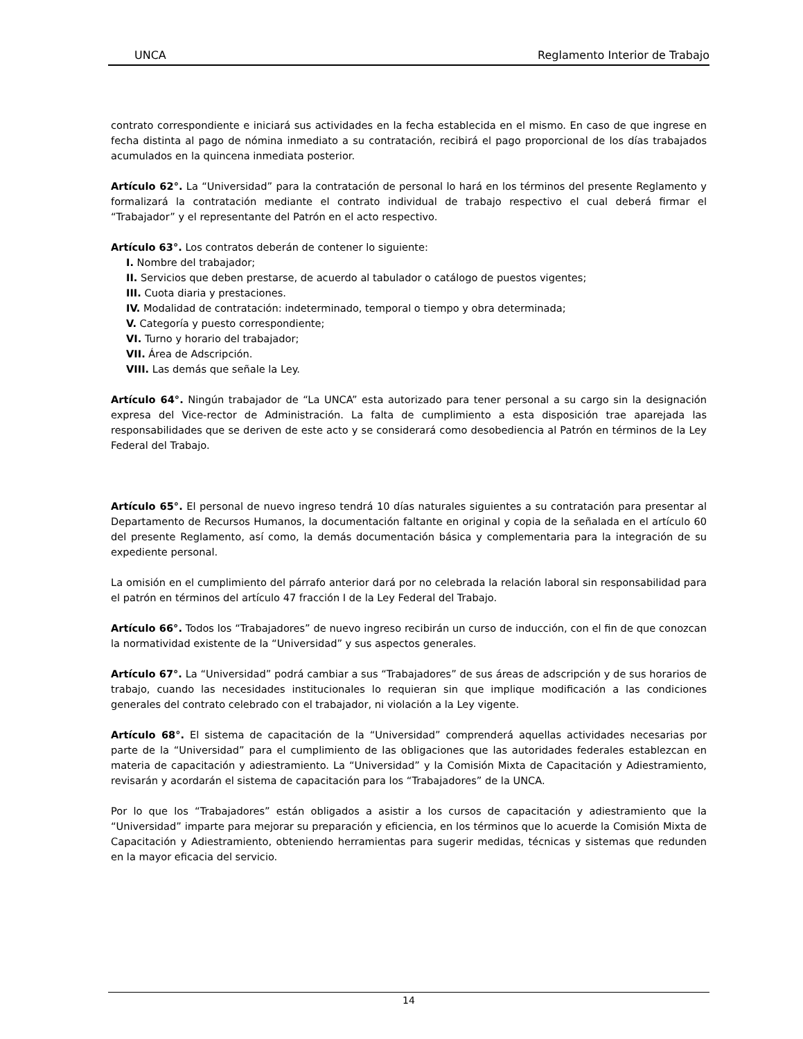UNCA Reglamento Interior de Trabajo
contrato correspondiente e iniciará sus actividades en la fecha establecida en el mismo. En caso de que ingrese en fecha distinta al pago de nómina inmediato a su contratación, recibirá el pago proporcional de los días trabajados acumulados en la quincena inmediata posterior.
Artículo 62°. La “Universidad” para la contratación de personal lo hará en los términos del presente Reglamento y formalizará la contratación mediante el contrato individual de trabajo respectivo el cual deberá firmar el “Trabajador” y el representante del Patrón en el acto respectivo.
Artículo 63°. Los contratos deberán de contener lo siguiente:
I. Nombre del trabajador;
II. Servicios que deben prestarse, de acuerdo al tabulador o catálogo de puestos vigentes;
III. Cuota diaria y prestaciones.
IV. Modalidad de contratación: indeterminado, temporal o tiempo y obra determinada;
V. Categoría y puesto correspondiente;
VI. Turno y horario del trabajador;
VII. Área de Adscripción.
VIII. Las demás que señale la Ley.
Artículo 64°. Ningún trabajador de “La UNCA” esta autorizado para tener personal a su cargo sin la designación expresa del Vice-rector de Administración. La falta de cumplimiento a esta disposición trae aparejada las responsabilidades que se deriven de este acto y se considerará como desobediencia al Patrón en términos de la Ley Federal del Trabajo.
Artículo 65°. El personal de nuevo ingreso tendrá 10 días naturales siguientes a su contratación para presentar al Departamento de Recursos Humanos, la documentación faltante en original y copia de la señalada en el artículo 60 del presente Reglamento, así como, la demás documentación básica y complementaria para la integración de su expediente personal.
La omisión en el cumplimiento del párrafo anterior dará por no celebrada la relación laboral sin responsabilidad para el patrón en términos del artículo 47 fracción I de la Ley Federal del Trabajo.
Artículo 66°. Todos los “Trabajadores” de nuevo ingreso recibirán un curso de inducción, con el fin de que conozcan la normatividad existente de la “Universidad” y sus aspectos generales.
Artículo 67°. La “Universidad” podrá cambiar a sus “Trabajadores” de sus áreas de adscripción y de sus horarios de trabajo, cuando las necesidades institucionales lo requieran sin que implique modificación a las condiciones generales del contrato celebrado con el trabajador, ni violación a la Ley vigente.
Artículo 68°. El sistema de capacitación de la “Universidad” comprenderá aquellas actividades necesarias por parte de la “Universidad” para el cumplimiento de las obligaciones que las autoridades federales establezcan en materia de capacitación y adiestramiento. La “Universidad” y la Comisión Mixta de Capacitación y Adiestramiento, revisarán y acordarán el sistema de capacitación para los “Trabajadores” de la UNCA.
Por lo que los “Trabajadores” están obligados a asistir a los cursos de capacitación y adiestramiento que la “Universidad” imparte para mejorar su preparación y eficiencia, en los términos que lo acuerde la Comisión Mixta de Capacitación y Adiestramiento, obteniendo herramientas para sugerir medidas, técnicas y sistemas que redunden en la mayor eficacia del servicio.
14